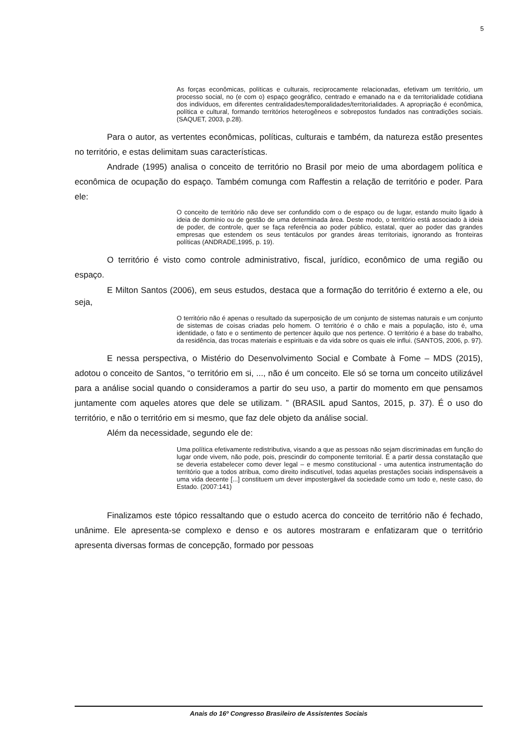5
As forças econômicas, políticas e culturais, reciprocamente relacionadas, efetivam um território, um processo social, no (e com o) espaço geográfico, centrado e emanado na e da territorialidade cotidiana dos indivíduos, em diferentes centralidades/temporalidades/territorialidades. A apropriação é econômica, política e cultural, formando territórios heterogêneos e sobrepostos fundados nas contradições sociais. (SAQUET, 2003, p.28).
Para o autor, as vertentes econômicas, políticas, culturais e também, da natureza estão presentes no território, e estas delimitam suas características.
Andrade (1995) analisa o conceito de território no Brasil por meio de uma abordagem política e econômica de ocupação do espaço. Também comunga com Raffestin a relação de território e poder. Para ele:
O conceito de território não deve ser confundido com o de espaço ou de lugar, estando muito ligado à ideia de domínio ou de gestão de uma determinada área. Deste modo, o território está associado à ideia de poder, de controle, quer se faça referência ao poder público, estatal, quer ao poder das grandes empresas que estendem os seus tentáculos por grandes áreas territoriais, ignorando as fronteiras políticas (ANDRADE,1995, p. 19).
O território é visto como controle administrativo, fiscal, jurídico, econômico de uma região ou espaço.
E Milton Santos (2006), em seus estudos, destaca que a formação do território é externo a ele, ou seja,
O território não é apenas o resultado da superposição de um conjunto de sistemas naturais e um conjunto de sistemas de coisas criadas pelo homem. O território é o chão e mais a população, isto é, uma identidade, o fato e o sentimento de pertencer àquilo que nos pertence. O território é a base do trabalho, da residência, das trocas materiais e espirituais e da vida sobre os quais ele influi. (SANTOS, 2006, p. 97).
E nessa perspectiva, o Mistério do Desenvolvimento Social e Combate à Fome – MDS (2015), adotou o conceito de Santos, “o território em si, ..., não é um conceito. Ele só se torna um conceito utilizável para a análise social quando o consideramos a partir do seu uso, a partir do momento em que pensamos juntamente com aqueles atores que dele se utilizam. ” (BRASIL apud Santos, 2015, p. 37). É o uso do território, e não o território em si mesmo, que faz dele objeto da análise social.
Além da necessidade, segundo ele de:
Uma política efetivamente redistributiva, visando a que as pessoas não sejam discriminadas em função do lugar onde vivem, não pode, pois, prescindir do componente territorial. É a partir dessa constatação que se deveria estabelecer como dever legal – e mesmo constitucional - uma autentica instrumentação do território que a todos atribua, como direito indiscutível, todas aquelas prestações sociais indispensáveis a uma vida decente [...] constituem um dever impostergável da sociedade como um todo e, neste caso, do Estado. (2007:141)
Finalizamos este tópico ressaltando que o estudo acerca do conceito de território não é fechado, unânime. Ele apresenta-se complexo e denso e os autores mostraram e enfatizaram que o território apresenta diversas formas de concepção, formado por pessoas
Anais do 16º Congresso Brasileiro de Assistentes Sociais